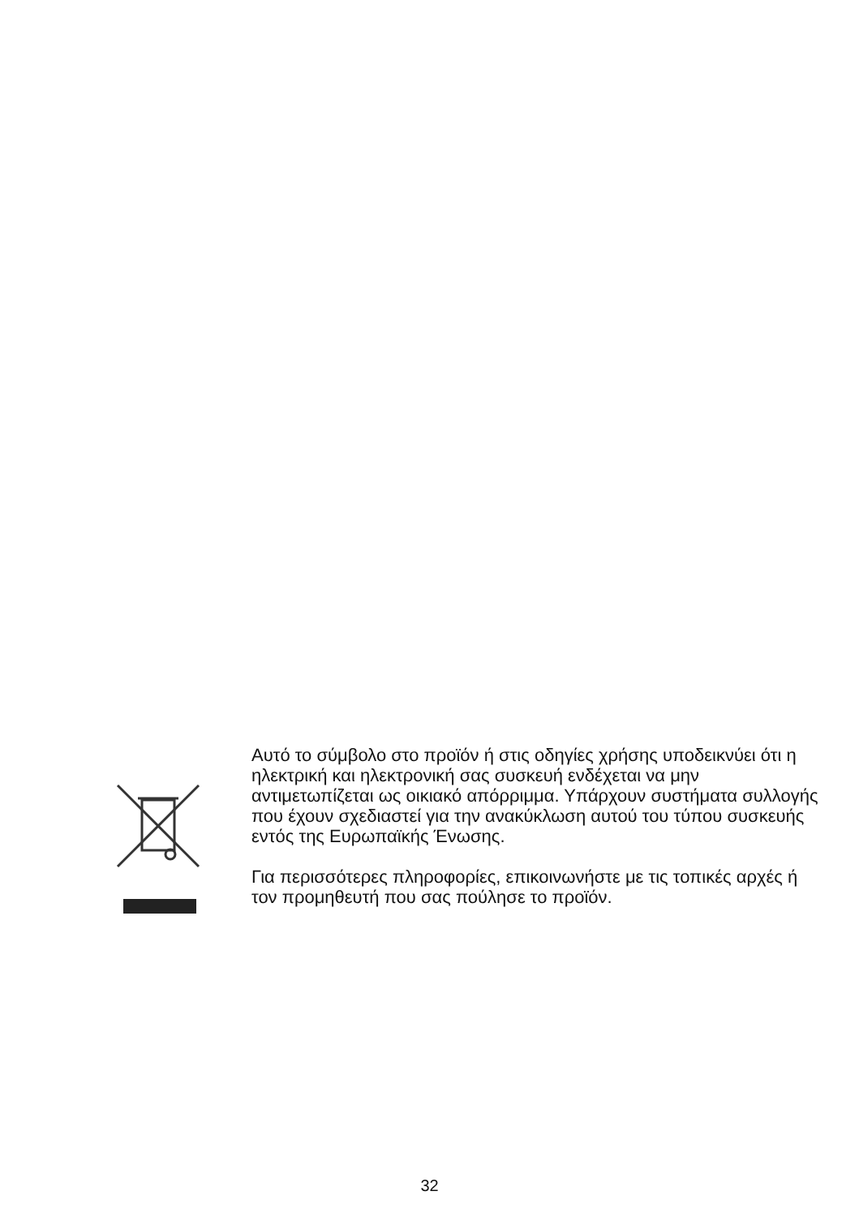Αυτό το σύμβολο στο προϊόν ή στις οδηγίες χρήσης υποδεικνύει ότι η ηλεκτρική και ηλεκτρονική σας συσκευή ενδέχεται να μην αντιμετωπίζεται ως οικιακό απόρριμμα. Υπάρχουν συστήματα συλλογής που έχουν σχεδιαστεί για την ανακύκλωση αυτού του τύπου συσκευής εντός της Ευρωπαϊκής Ένωσης.
Για περισσότερες πληροφορίες, επικοινωνήστε με τις τοπικές αρχές ή τον προμηθευτή που σας πούλησε το προϊόν.
32